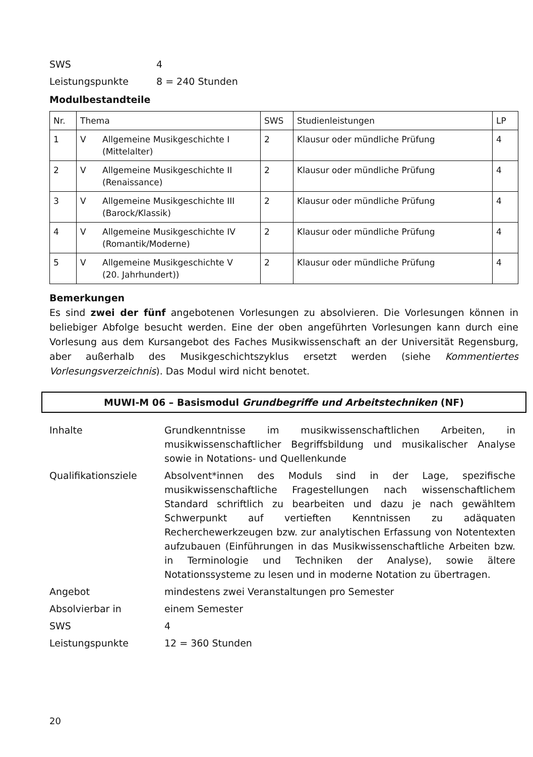SWS 4
Leistungspunkte 8 = 240 Stunden
Modulbestandteile
| Nr. | Thema | | SWS | Studienleistungen | LP |
| --- | --- | --- | --- | --- | --- |
| 1 | V | Allgemeine Musikgeschichte I (Mittelalter) | 2 | Klausur oder mündliche Prüfung | 4 |
| 2 | V | Allgemeine Musikgeschichte II (Renaissance) | 2 | Klausur oder mündliche Prüfung | 4 |
| 3 | V | Allgemeine Musikgeschichte III (Barock/Klassik) | 2 | Klausur oder mündliche Prüfung | 4 |
| 4 | V | Allgemeine Musikgeschichte IV (Romantik/Moderne) | 2 | Klausur oder mündliche Prüfung | 4 |
| 5 | V | Allgemeine Musikgeschichte V (20. Jahrhundert)) | 2 | Klausur oder mündliche Prüfung | 4 |
Bemerkungen
Es sind zwei der fünf angebotenen Vorlesungen zu absolvieren. Die Vorlesungen können in beliebiger Abfolge besucht werden. Eine der oben angeführten Vorlesungen kann durch eine Vorlesung aus dem Kursangebot des Faches Musikwissenschaft an der Universität Regensburg, aber außerhalb des Musikgeschichtszyklus ersetzt werden (siehe Kommentiertes Vorlesungsverzeichnis). Das Modul wird nicht benotet.
MUWI-M 06 – Basismodul Grundbegriffe und Arbeitstechniken (NF)
Inhalte Grundkenntnisse im musikwissenschaftlichen Arbeiten, in musikwissenschaftlicher Begriffsbildung und musikalischer Analyse sowie in Notations- und Quellenkunde
Qualifikationsziele Absolvent*innen des Moduls sind in der Lage, spezifische musikwissenschaftliche Fragestellungen nach wissenschaftlichem Standard schriftlich zu bearbeiten und dazu je nach gewähltem Schwerpunkt auf vertieften Kenntnissen zu adäquaten Recherchewerkzeugen bzw. zur analytischen Erfassung von Notentexten aufzubauen (Einführungen in das Musikwissenschaftliche Arbeiten bzw. in Terminologie und Techniken der Analyse), sowie ältere Notationssysteme zu lesen und in moderne Notation zu übertragen.
Angebot mindestens zwei Veranstaltungen pro Semester
Absolvierbar in einem Semester
SWS 4
Leistungspunkte 12 = 360 Stunden
20